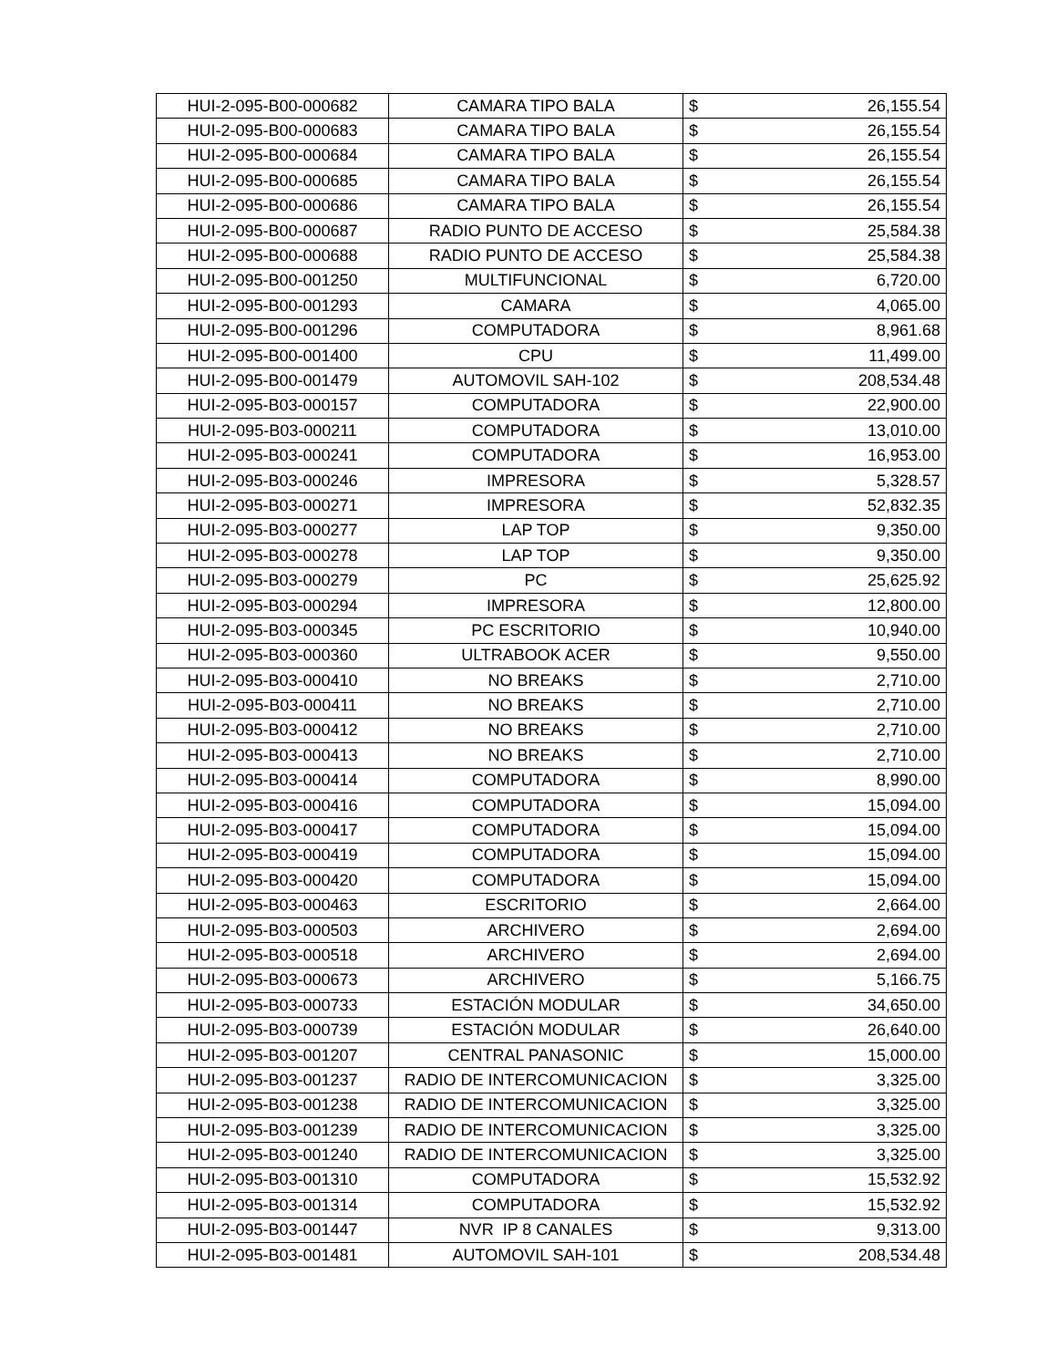| HUI-2-095-B00-000682 | CAMARA TIPO BALA | $ | 26,155.54 |
| HUI-2-095-B00-000683 | CAMARA TIPO BALA | $ | 26,155.54 |
| HUI-2-095-B00-000684 | CAMARA TIPO BALA | $ | 26,155.54 |
| HUI-2-095-B00-000685 | CAMARA TIPO BALA | $ | 26,155.54 |
| HUI-2-095-B00-000686 | CAMARA TIPO BALA | $ | 26,155.54 |
| HUI-2-095-B00-000687 | RADIO PUNTO DE ACCESO | $ | 25,584.38 |
| HUI-2-095-B00-000688 | RADIO PUNTO DE ACCESO | $ | 25,584.38 |
| HUI-2-095-B00-001250 | MULTIFUNCIONAL | $ | 6,720.00 |
| HUI-2-095-B00-001293 | CAMARA | $ | 4,065.00 |
| HUI-2-095-B00-001296 | COMPUTADORA | $ | 8,961.68 |
| HUI-2-095-B00-001400 | CPU | $ | 11,499.00 |
| HUI-2-095-B00-001479 | AUTOMOVIL SAH-102 | $ | 208,534.48 |
| HUI-2-095-B03-000157 | COMPUTADORA | $ | 22,900.00 |
| HUI-2-095-B03-000211 | COMPUTADORA | $ | 13,010.00 |
| HUI-2-095-B03-000241 | COMPUTADORA | $ | 16,953.00 |
| HUI-2-095-B03-000246 | IMPRESORA | $ | 5,328.57 |
| HUI-2-095-B03-000271 | IMPRESORA | $ | 52,832.35 |
| HUI-2-095-B03-000277 | LAP TOP | $ | 9,350.00 |
| HUI-2-095-B03-000278 | LAP TOP | $ | 9,350.00 |
| HUI-2-095-B03-000279 | PC | $ | 25,625.92 |
| HUI-2-095-B03-000294 | IMPRESORA | $ | 12,800.00 |
| HUI-2-095-B03-000345 | PC ESCRITORIO | $ | 10,940.00 |
| HUI-2-095-B03-000360 | ULTRABOOK ACER | $ | 9,550.00 |
| HUI-2-095-B03-000410 | NO BREAKS | $ | 2,710.00 |
| HUI-2-095-B03-000411 | NO BREAKS | $ | 2,710.00 |
| HUI-2-095-B03-000412 | NO BREAKS | $ | 2,710.00 |
| HUI-2-095-B03-000413 | NO BREAKS | $ | 2,710.00 |
| HUI-2-095-B03-000414 | COMPUTADORA | $ | 8,990.00 |
| HUI-2-095-B03-000416 | COMPUTADORA | $ | 15,094.00 |
| HUI-2-095-B03-000417 | COMPUTADORA | $ | 15,094.00 |
| HUI-2-095-B03-000419 | COMPUTADORA | $ | 15,094.00 |
| HUI-2-095-B03-000420 | COMPUTADORA | $ | 15,094.00 |
| HUI-2-095-B03-000463 | ESCRITORIO | $ | 2,664.00 |
| HUI-2-095-B03-000503 | ARCHIVERO | $ | 2,694.00 |
| HUI-2-095-B03-000518 | ARCHIVERO | $ | 2,694.00 |
| HUI-2-095-B03-000673 | ARCHIVERO | $ | 5,166.75 |
| HUI-2-095-B03-000733 | ESTACIÓN MODULAR | $ | 34,650.00 |
| HUI-2-095-B03-000739 | ESTACIÓN MODULAR | $ | 26,640.00 |
| HUI-2-095-B03-001207 | CENTRAL PANASONIC | $ | 15,000.00 |
| HUI-2-095-B03-001237 | RADIO DE INTERCOMUNICACION | $ | 3,325.00 |
| HUI-2-095-B03-001238 | RADIO DE INTERCOMUNICACION | $ | 3,325.00 |
| HUI-2-095-B03-001239 | RADIO DE INTERCOMUNICACION | $ | 3,325.00 |
| HUI-2-095-B03-001240 | RADIO DE INTERCOMUNICACION | $ | 3,325.00 |
| HUI-2-095-B03-001310 | COMPUTADORA | $ | 15,532.92 |
| HUI-2-095-B03-001314 | COMPUTADORA | $ | 15,532.92 |
| HUI-2-095-B03-001447 | NVR IP 8 CANALES | $ | 9,313.00 |
| HUI-2-095-B03-001481 | AUTOMOVIL SAH-101 | $ | 208,534.48 |